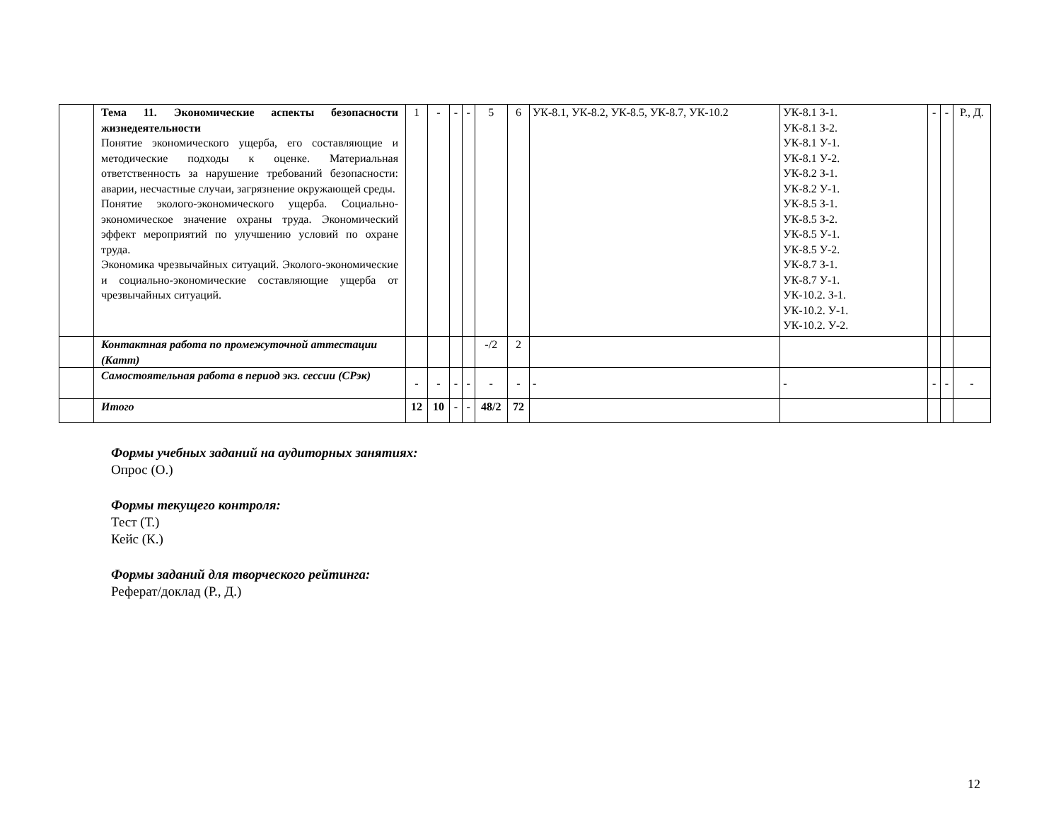| | Тема 11. Экономические аспекты безопасности жизнедеятельности Понятие экономического ущерба, его составляющие и методические подходы к оценке. Материальная ответственность за нарушение требований безопасности: аварии, несчастные случаи, загрязнение окружающей среды. Понятие эколого-экономического ущерба. Социально-экономическое значение охраны труда. Экономический эффект мероприятий по улучшению условий по охране труда. Экономика чрезвычайных ситуаций. Эколого-экономические и социально-экономические составляющие ущерба от чрезвычайных ситуаций. | 1 | - | - | - | 5 | 6 | УК-8.1, УК-8.2, УК-8.5, УК-8.7, УК-10.2 | УК-8.1 З-1. УК-8.1 З-2. УК-8.1 У-1. УК-8.1 У-2. УК-8.2 З-1. УК-8.2 У-1. УК-8.5 З-1. УК-8.5 З-2. УК-8.5 У-1. УК-8.5 У-2. УК-8.7 З-1. УК-8.7 У-1. УК-10.2. З-1. УК-10.2. У-1. УК-10.2. У-2. | - | - | Р., Д. |
| | Контактная работа по промежуточной аттестации (Катт) | | | | | -/2 | 2 | | | | | |
| | Самостоятельная работа в период экз. сессии (СРэк) | - | - | - | - | - | - | - | - | - | - | - |
| | Итого | 12 | 10 | - | - | 48/2 | 72 | | | | | |
Формы учебных заданий на аудиторных занятиях:
Опрос (О.)
Формы текущего контроля:
Тест (Т.)
Кейс (К.)
Формы заданий для творческого рейтинга:
Реферат/доклад (Р., Д.)
12